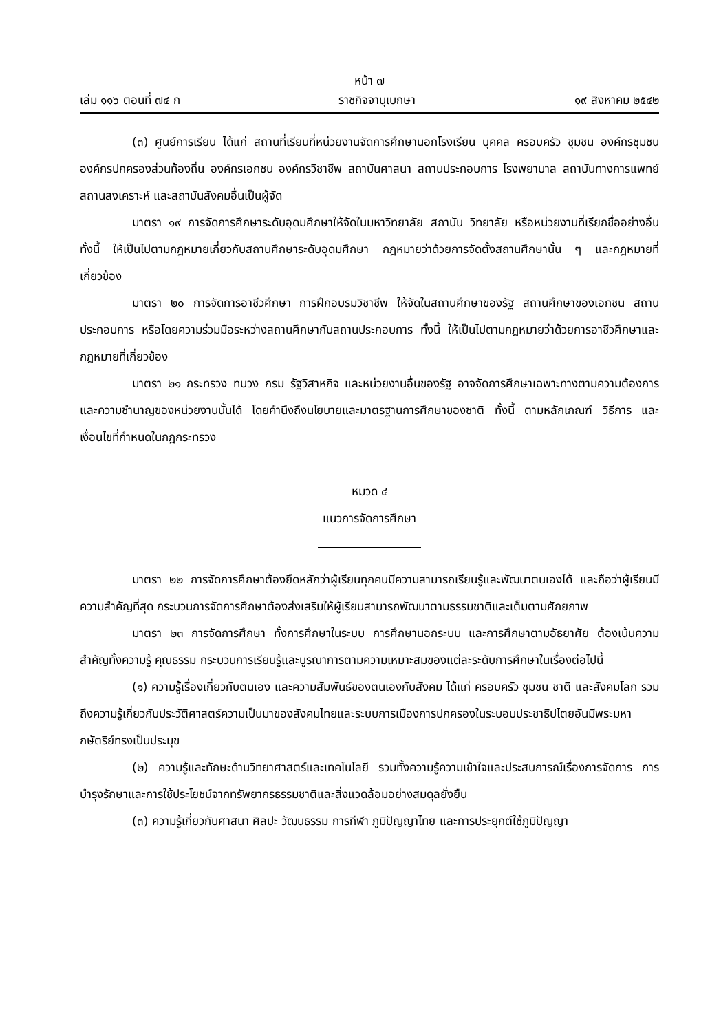หน้า ๗
เล่ม ๑๑๖ ตอนที่ ๗๔ ก ราชกิจจานุเบกษา ๑๙ สิงหาคม ๒๕๔๒
(๓) ศูนย์การเรียน ได้แก่ สถานที่เรียนที่หน่วยงานจัดการศึกษานอกโรงเรียน บุคคล ครอบครัว ชุมชน องค์กรชุมชน องค์กรปกครองส่วนท้องถิ่น องค์กรเอกชน องค์กรวิชาชีพ สถาบันศาสนา สถานประกอบการ โรงพยาบาล สถาบันทางการแพทย์ สถานสงเคราะห์ และสถาบันสังคมอื่นเป็นผู้จัด
มาตรา ๑๙ การจัดการศึกษาระดับอุดมศึกษาให้จัดในมหาวิทยาลัย สถาบัน วิทยาลัย หรือหน่วยงานที่เรียกชื่ออย่างอื่น ทั้งนี้ ให้เป็นไปตามกฎหมายเกี่ยวกับสถานศึกษาระดับอุดมศึกษา กฎหมายว่าด้วยการจัดตั้งสถานศึกษานั้น ๆ และกฎหมายที่เกี่ยวข้อง
มาตรา ๒๐ การจัดการอาชีวศึกษา การฝึกอบรมวิชาชีพ ให้จัดในสถานศึกษาของรัฐ สถานศึกษาของเอกชน สถานประกอบการ หรือโดยความร่วมมือระหว่างสถานศึกษากับสถานประกอบการ ทั้งนี้ ให้เป็นไปตามกฎหมายว่าด้วยการอาชีวศึกษาและกฎหมายที่เกี่ยวข้อง
มาตรา ๒๑ กระทรวง ทบวง กรม รัฐวิสาหกิจ และหน่วยงานอื่นของรัฐ อาจจัดการศึกษาเฉพาะทางตามความต้องการและความชำนาญของหน่วยงานนั้นได้ โดยคำนึงถึงนโยบายและมาตรฐานการศึกษาของชาติ ทั้งนี้ ตามหลักเกณฑ์ วิธีการ และเงื่อนไขที่กำหนดในกฎกระทรวง
หมวด ๔
แนวการจัดการศึกษา
มาตรา ๒๒ การจัดการศึกษาต้องยึดหลักว่าผู้เรียนทุกคนมีความสามารถเรียนรู้และพัฒนาตนเองได้ และถือว่าผู้เรียนมีความสำคัญที่สุด กระบวนการจัดการศึกษาต้องส่งเสริมให้ผู้เรียนสามารถพัฒนาตามธรรมชาติและเต็มตามศักยภาพ
มาตรา ๒๓ การจัดการศึกษา ทั้งการศึกษาในระบบ การศึกษานอกระบบ และการศึกษาตามอัธยาศัย ต้องเน้นความสำคัญทั้งความรู้ คุณธรรม กระบวนการเรียนรู้และบูรณาการตามความเหมาะสมของแต่ละระดับการศึกษาในเรื่องต่อไปนี้
(๑) ความรู้เรื่องเกี่ยวกับตนเอง และความสัมพันธ์ของตนเองกับสังคม ได้แก่ ครอบครัว ชุมชน ชาติ และสังคมโลก รวมถึงความรู้เกี่ยวกับประวัติศาสตร์ความเป็นมาของสังคมไทยและระบบการเมืองการปกครองในระบอบประชาธิปไตยอันมีพระมหากษัตริย์ทรงเป็นประมุข
(๒) ความรู้และทักษะด้านวิทยาศาสตร์และเทคโนโลยี รวมทั้งความรู้ความเข้าใจและประสบการณ์เรื่องการจัดการ การบำรุงรักษาและการใช้ประโยชน์จากทรัพยากรธรรมชาติและสิ่งแวดล้อมอย่างสมดุลยั่งยืน
(๓) ความรู้เกี่ยวกับศาสนา ศิลปะ วัฒนธรรม การกีฬา ภูมิปัญญาไทย และการประยุกต์ใช้ภูมิปัญญา